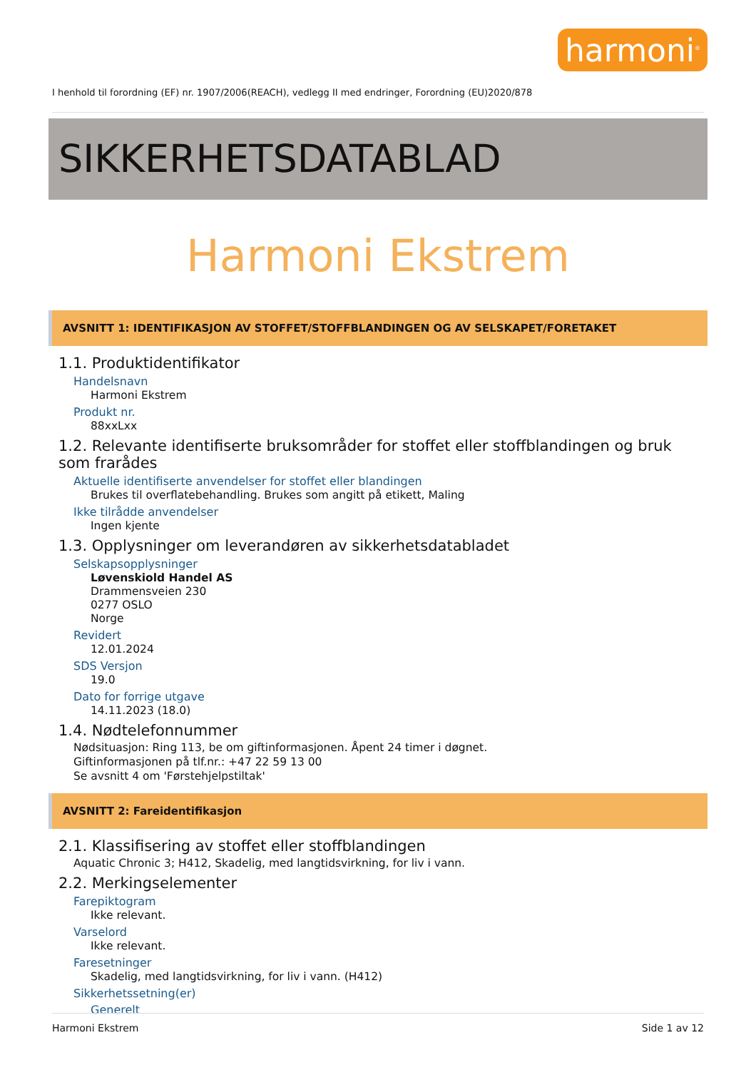harmoni<sup>®</sup>
I henhold til forordning (EF) nr. 1907/2006(REACH), vedlegg II med endringer, Forordning (EU)2020/878
SIKKERHETSDATABLAD
Harmoni Ekstrem
AVSNITT 1: IDENTIFIKASJON AV STOFFET/STOFFBLANDINGEN OG AV SELSKAPET/FORETAKET
1.1. Produktidentifikator
Handelsnavn
Harmoni Ekstrem
Produkt nr.
88xxLxx
1.2. Relevante identifiserte bruksområder for stoffet eller stoffblandingen og bruk som frarådes
Aktuelle identifiserte anvendelser for stoffet eller blandingen
Brukes til overflatebehandling. Brukes som angitt på etikett, Maling
Ikke tilrådde anvendelser
Ingen kjente
1.3. Opplysninger om leverandøren av sikkerhetsdatabladet
Selskapsopplysninger
Løvenskiold Handel AS
Drammensveien 230
0277 OSLO
Norge
Revidert
12.01.2024
SDS Versjon
19.0
Dato for forrige utgave
14.11.2023 (18.0)
1.4. Nødtelefonnummer
Nødsituasjon: Ring 113, be om giftinformasjonen. Åpent 24 timer i døgnet.
Giftinformasjonen på tlf.nr.: +47 22 59 13 00
Se avsnitt 4 om 'Førstehjelpstiltak'
AVSNITT 2: Fareidentifikasjon
2.1. Klassifisering av stoffet eller stoffblandingen
Aquatic Chronic 3; H412, Skadelig, med langtidsvirkning, for liv i vann.
2.2. Merkingselementer
Farepiktogram
Ikke relevant.
Varselord
Ikke relevant.
Faresetninger
Skadelig, med langtidsvirkning, for liv i vann. (H412)
Sikkerhetssetning(er)
Generelt
Harmoni Ekstrem Side 1 av 12